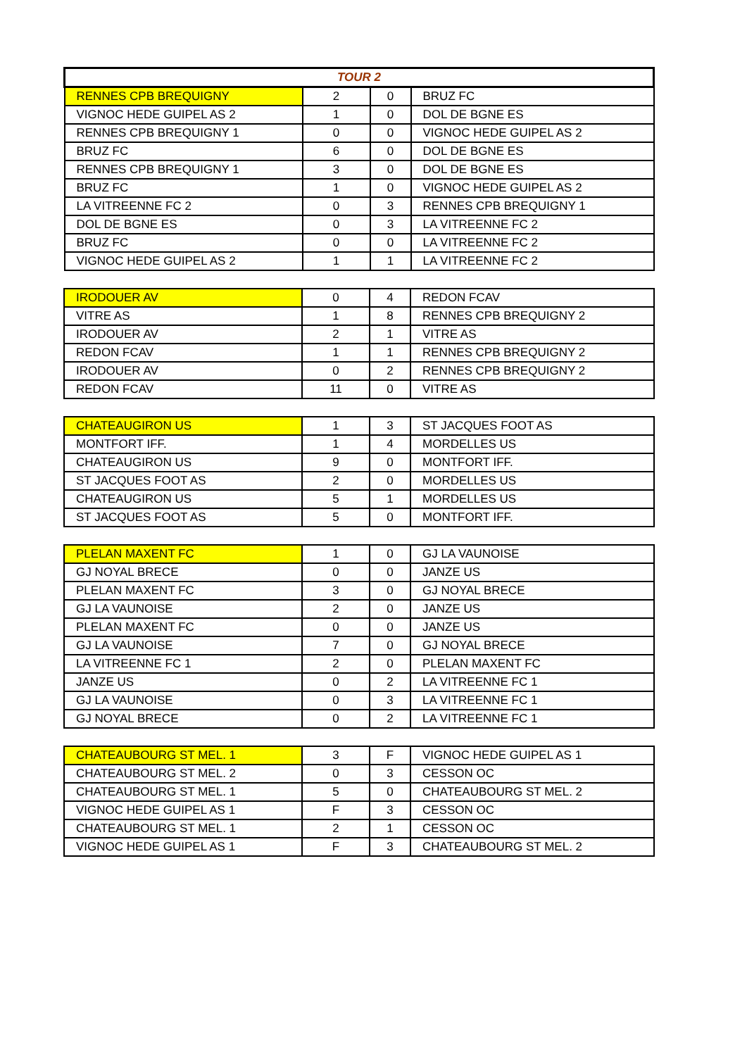| TOUR 2 | | | |
| --- | --- | --- | --- |
| RENNES CPB BREQUIGNY | 2 | 0 | BRUZ FC |
| VIGNOC HEDE GUIPEL AS 2 | 1 | 0 | DOL DE BGNE ES |
| RENNES CPB BREQUIGNY 1 | 0 | 0 | VIGNOC HEDE GUIPEL AS 2 |
| BRUZ FC | 6 | 0 | DOL DE BGNE ES |
| RENNES CPB BREQUIGNY 1 | 3 | 0 | DOL DE BGNE ES |
| BRUZ FC | 1 | 0 | VIGNOC HEDE GUIPEL AS 2 |
| LA VITREENNE FC 2 | 0 | 3 | RENNES CPB BREQUIGNY 1 |
| DOL DE BGNE ES | 0 | 3 | LA VITREENNE FC 2 |
| BRUZ FC | 0 | 0 | LA VITREENNE FC 2 |
| VIGNOC HEDE GUIPEL AS 2 | 1 | 1 | LA VITREENNE FC 2 |
| IRODOUER AV | 0 | 4 | REDON FCAV |
| VITRE AS | 1 | 8 | RENNES CPB BREQUIGNY 2 |
| IRODOUER AV | 2 | 1 | VITRE AS |
| REDON FCAV | 1 | 1 | RENNES CPB BREQUIGNY 2 |
| IRODOUER AV | 0 | 2 | RENNES CPB BREQUIGNY 2 |
| REDON FCAV | 11 | 0 | VITRE AS |
| CHATEAUGIRON US | 1 | 3 | ST JACQUES FOOT AS |
| MONTFORT IFF. | 1 | 4 | MORDELLES US |
| CHATEAUGIRON US | 9 | 0 | MONTFORT IFF. |
| ST JACQUES FOOT AS | 2 | 0 | MORDELLES US |
| CHATEAUGIRON US | 5 | 1 | MORDELLES US |
| ST JACQUES FOOT AS | 5 | 0 | MONTFORT IFF. |
| PLELAN MAXENT FC | 1 | 0 | GJ LA VAUNOISE |
| GJ NOYAL BRECE | 0 | 0 | JANZE US |
| PLELAN MAXENT FC | 3 | 0 | GJ NOYAL BRECE |
| GJ LA VAUNOISE | 2 | 0 | JANZE US |
| PLELAN MAXENT FC | 0 | 0 | JANZE US |
| GJ LA VAUNOISE | 7 | 0 | GJ NOYAL BRECE |
| LA VITREENNE FC 1 | 2 | 0 | PLELAN MAXENT FC |
| JANZE US | 0 | 2 | LA VITREENNE FC 1 |
| GJ LA VAUNOISE | 0 | 3 | LA VITREENNE FC 1 |
| GJ NOYAL BRECE | 0 | 2 | LA VITREENNE FC 1 |
| CHATEAUBOURG ST MEL. 1 | 3 | F | VIGNOC HEDE GUIPEL AS 1 |
| CHATEAUBOURG ST MEL. 2 | 0 | 3 | CESSON OC |
| CHATEAUBOURG ST MEL. 1 | 5 | 0 | CHATEAUBOURG ST MEL. 2 |
| VIGNOC HEDE GUIPEL AS 1 | F | 3 | CESSON OC |
| CHATEAUBOURG ST MEL. 1 | 2 | 1 | CESSON OC |
| VIGNOC HEDE GUIPEL AS 1 | F | 3 | CHATEAUBOURG ST MEL. 2 |